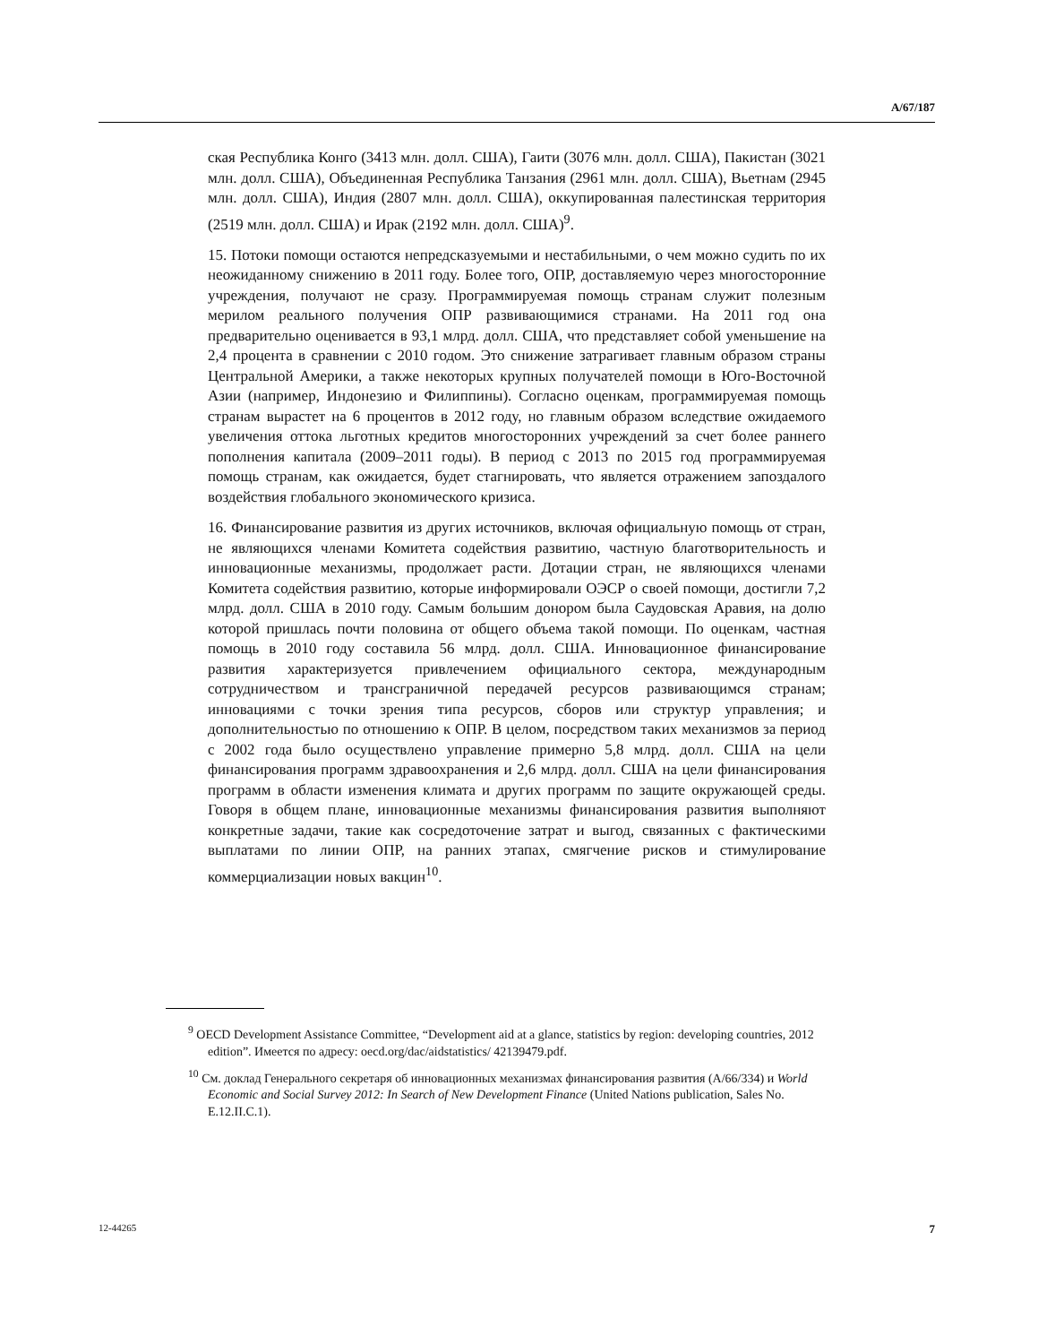A/67/187
ская Республика Конго (3413 млн. долл. США), Гаити (3076 млн. долл. США), Пакистан (3021 млн. долл. США), Объединенная Республика Танзания (2961 млн. долл. США), Вьетнам (2945 млн. долл. США), Индия (2807 млн. долл. США), оккупированная палестинская территория (2519 млн. долл. США) и Ирак (2192 млн. долл. США)<sup>9</sup>.
15. Потоки помощи остаются непредсказуемыми и нестабильными, о чем можно судить по их неожиданному снижению в 2011 году. Более того, ОПР, доставляемую через многосторонние учреждения, получают не сразу. Программируемая помощь странам служит полезным мерилом реального получения ОПР развивающимися странами. На 2011 год она предварительно оценивается в 93,1 млрд. долл. США, что представляет собой уменьшение на 2,4 процента в сравнении с 2010 годом. Это снижение затрагивает главным образом страны Центральной Америки, а также некоторых крупных получателей помощи в Юго-Восточной Азии (например, Индонезию и Филиппины). Согласно оценкам, программируемая помощь странам вырастет на 6 процентов в 2012 году, но главным образом вследствие ожидаемого увеличения оттока льготных кредитов многосторонних учреждений за счет более раннего пополнения капитала (2009–2011 годы). В период с 2013 по 2015 год программируемая помощь странам, как ожидается, будет стагнировать, что является отражением запоздалого воздействия глобального экономического кризиса.
16. Финансирование развития из других источников, включая официальную помощь от стран, не являющихся членами Комитета содействия развитию, частную благотворительность и инновационные механизмы, продолжает расти. Дотации стран, не являющихся членами Комитета содействия развитию, которые информировали ОЭСР о своей помощи, достигли 7,2 млрд. долл. США в 2010 году. Самым большим донором была Саудовская Аравия, на долю которой пришлась почти половина от общего объема такой помощи. По оценкам, частная помощь в 2010 году составила 56 млрд. долл. США. Инновационное финансирование развития характеризуется привлечением официального сектора, международным сотрудничеством и трансграничной передачей ресурсов развивающимся странам; инновациями с точки зрения типа ресурсов, сборов или структур управления; и дополнительностью по отношению к ОПР. В целом, посредством таких механизмов за период с 2002 года было осуществлено управление примерно 5,8 млрд. долл. США на цели финансирования программ здравоохранения и 2,6 млрд. долл. США на цели финансирования программ в области изменения климата и других программ по защите окружающей среды. Говоря в общем плане, инновационные механизмы финансирования развития выполняют конкретные задачи, такие как сосредоточение затрат и выгод, связанных с фактическими выплатами по линии ОПР, на ранних этапах, смягчение рисков и стимулирование коммерциализации новых вакцин<sup>10</sup>.
<sup>9</sup> OECD Development Assistance Committee, “Development aid at a glance, statistics by region: developing countries, 2012 edition”. Имеется по адресу: oecd.org/dac/aidstatistics/ 42139479.pdf.
<sup>10</sup> См. доклад Генерального секретаря об инновационных механизмах финансирования развития (A/66/334) и World Economic and Social Survey 2012: In Search of New Development Finance (United Nations publication, Sales No. E.12.II.C.1).
12-44265 7